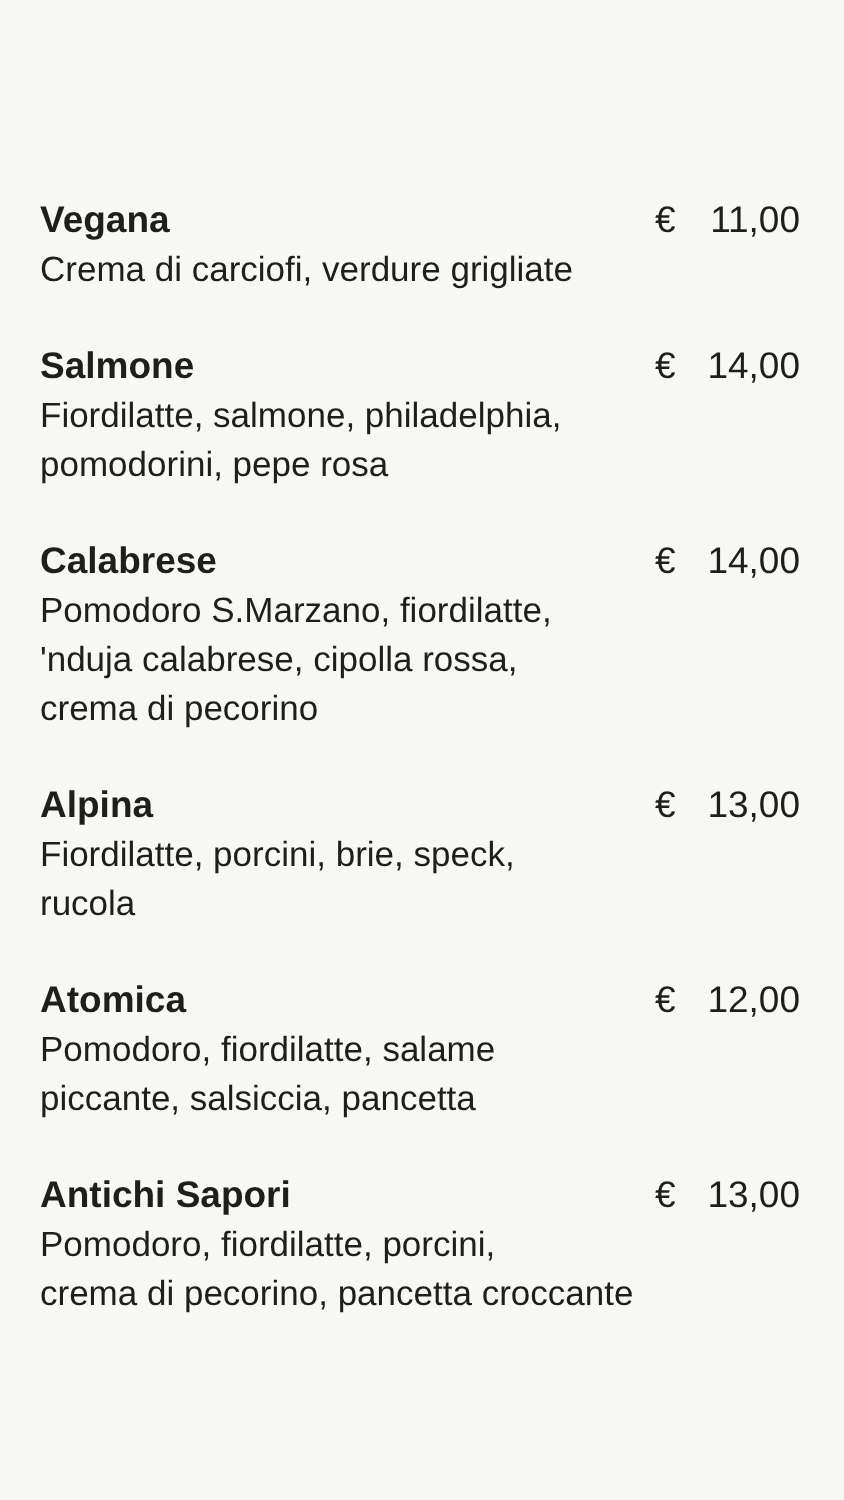Vegana € 11,00
Crema di carciofi, verdure grigliate
Salmone € 14,00
Fiordilatte, salmone, philadelphia,
pomodorini, pepe rosa
Calabrese € 14,00
Pomodoro S.Marzano, fiordilatte,
'nduja calabrese, cipolla rossa,
crema di pecorino
Alpina € 13,00
Fiordilatte, porcini, brie, speck,
rucola
Atomica € 12,00
Pomodoro, fiordilatte, salame
piccante, salsiccia, pancetta
Antichi Sapori € 13,00
Pomodoro, fiordilatte, porcini,
crema di pecorino, pancetta croccante